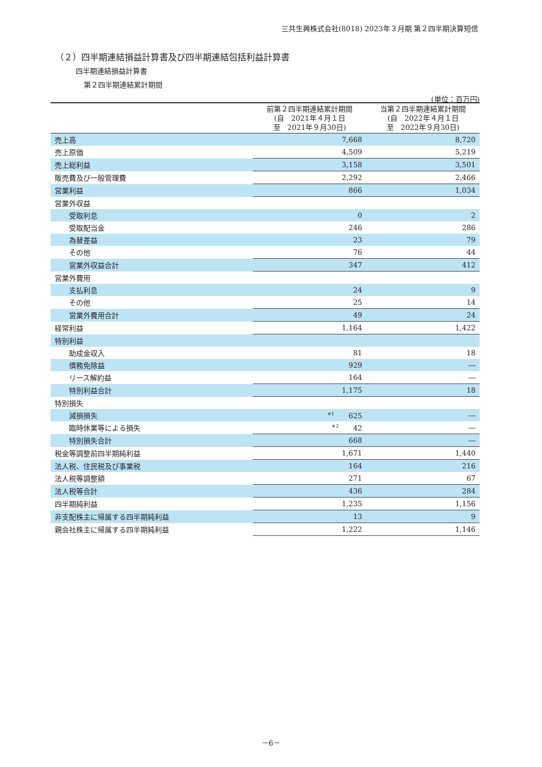三共生興株式会社(8018) 2023年３月期 第２四半期決算短信
（２）四半期連結損益計算書及び四半期連結包括利益計算書
四半期連結損益計算書
第２四半期連結累計期間
(単位：百万円)
| | 前第２四半期連結累計期間 (自 2021年４月１日 至 2021年９月30日) | 当第２四半期連結累計期間 (自 2022年４月１日 至 2022年９月30日) |
| --- | --- | --- |
| 売上高 | 7,668 | 8,720 |
| 売上原価 | 4,509 | 5,219 |
| 売上総利益 | 3,158 | 3,501 |
| 販売費及び一般管理費 | 2,292 | 2,466 |
| 営業利益 | 866 | 1,034 |
| 営業外収益 | | |
| 受取利息 | 0 | 2 |
| 受取配当金 | 246 | 286 |
| 為替差益 | 23 | 79 |
| その他 | 76 | 44 |
| 営業外収益合計 | 347 | 412 |
| 営業外費用 | | |
| 支払利息 | 24 | 9 |
| その他 | 25 | 14 |
| 営業外費用合計 | 49 | 24 |
| 経常利益 | 1,164 | 1,422 |
| 特別利益 | | |
| 助成金収入 | 81 | 18 |
| 債務免除益 | 929 | ― |
| リース解約益 | 164 | ― |
| 特別利益合計 | 1,175 | 18 |
| 特別損失 | | |
| 減損損失 | <sup>※1</sup> 625 | ― |
| 臨時休業等による損失 | <sup>※2</sup> 42 | ― |
| 特別損失合計 | 668 | ― |
| 税金等調整前四半期純利益 | 1,671 | 1,440 |
| 法人税、住民税及び事業税 | 164 | 216 |
| 法人税等調整額 | 271 | 67 |
| 法人税等合計 | 436 | 284 |
| 四半期純利益 | 1,235 | 1,156 |
| 非支配株主に帰属する四半期純利益 | 13 | 9 |
| 親会社株主に帰属する四半期純利益 | 1,222 | 1,146 |
－6－